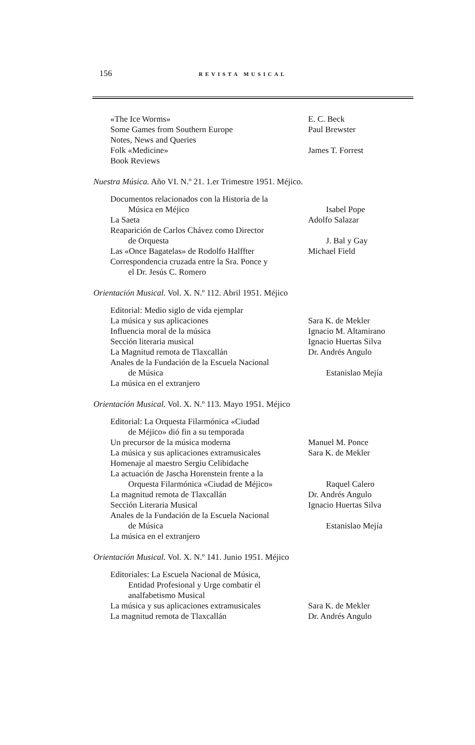156 REVISTA MUSICAL
«The Ice Worms» E. C. Beck
Some Games from Southern Europe Paul Brewster
Notes, News and Queries
Folk «Medicine» James T. Forrest
Book Reviews
Nuestra Música. Año VI. N.º 21. 1.er Trimestre 1951. Méjico.
Documentos relacionados con la Historia de la
Música en Méjico Isabel Pope
La Saeta Adolfo Salazar
Reaparición de Carlos Chávez como Director
de Orquesta J. Bal y Gay
Las «Once Bagatelas» de Rodolfo Halffter Michael Field
Correspondencia cruzada entre la Sra. Ponce y
el Dr. Jesús C. Romero
Orientación Musical. Vol. X. N.º 112. Abril 1951. Méjico
Editorial: Medio siglo de vida ejemplar
La música y sus aplicaciones Sara K. de Mekler
Influencia moral de la música Ignacio M. Altamirano
Sección literaria musical Ignacio Huertas Silva
La Magnitud remota de Tlaxcallán Dr. Andrés Angulo
Anales de la Fundación de la Escuela Nacional
de Música Estanislao Mejía
La música en el extranjero
Orientación Musical. Vol. X. N.º 113. Mayo 1951. Méjico
Editorial: La Orquesta Filarmónica «Ciudad
de Méjico» dió fin a su temporada
Un precursor de la música moderna Manuel M. Ponce
La música y sus aplicaciones extramusicales Sara K. de Mekler
Homenaje al maestro Sergiu Celibidache
La actuación de Jascha Horenstein frente a la
Orquesta Filarmónica «Ciudad de Méjico» Raquel Calero
La magnitud remota de Tlaxcallán Dr. Andrés Angulo
Sección Literaria Musical Ignacio Huertas Silva
Anales de la Fundación de la Escuela Nacional
de Música Estanislao Mejía
La música en el extranjero
Orientación Musical. Vol. X. N.º 141. Junio 1951. Méjico
Editoriales: La Escuela Nacional de Música,
Entidad Profesional y Urge combatir el
analfabetismo Musical
La música y sus aplicaciones extramusicales Sara K. de Mekler
La magnitud remota de Tlaxcallán Dr. Andrés Angulo